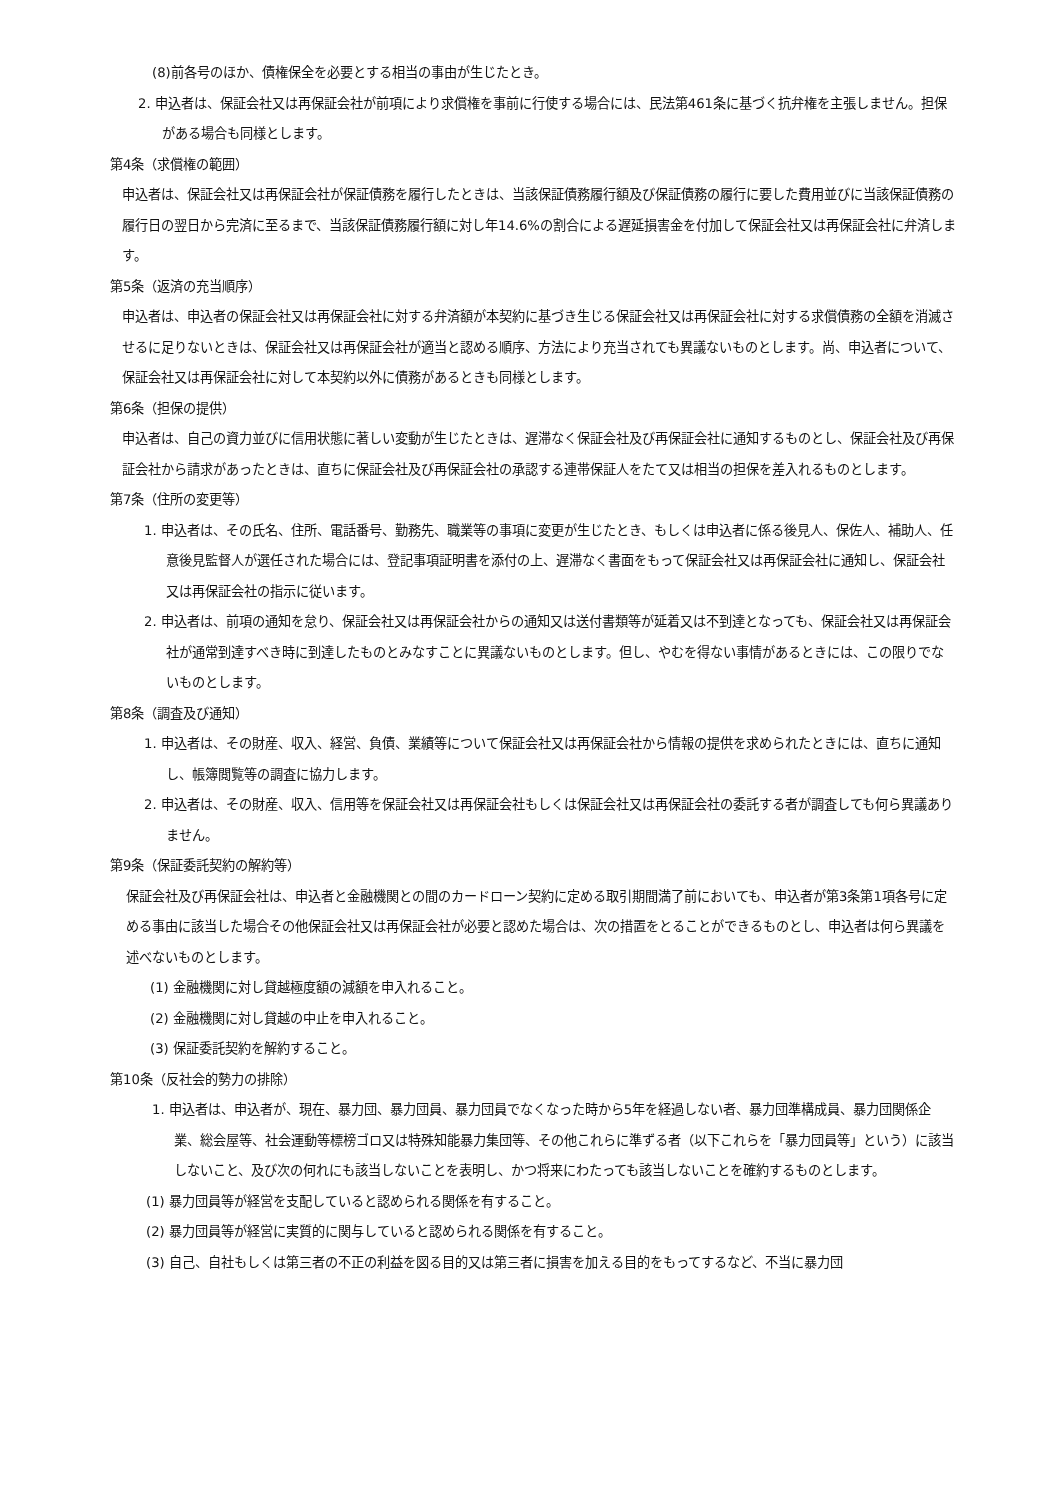(8)前各号のほか、債権保全を必要とする相当の事由が生じたとき。
2. 申込者は、保証会社又は再保証会社が前項により求償権を事前に行使する場合には、民法第461条に基づく抗弁権を主張しません。担保がある場合も同様とします。
第4条（求償権の範囲）
申込者は、保証会社又は再保証会社が保証債務を履行したときは、当該保証債務履行額及び保証債務の履行に要した費用並びに当該保証債務の履行日の翌日から完済に至るまで、当該保証債務履行額に対し年14.6%の割合による遅延損害金を付加して保証会社又は再保証会社に弁済します。
第5条（返済の充当順序）
申込者は、申込者の保証会社又は再保証会社に対する弁済額が本契約に基づき生じる保証会社又は再保証会社に対する求償債務の全額を消滅させるに足りないときは、保証会社又は再保証会社が適当と認める順序、方法により充当されても異議ないものとします。尚、申込者について、保証会社又は再保証会社に対して本契約以外に債務があるときも同様とします。
第6条（担保の提供）
申込者は、自己の資力並びに信用状態に著しい変動が生じたときは、遅滞なく保証会社及び再保証会社に通知するものとし、保証会社及び再保証会社から請求があったときは、直ちに保証会社及び再保証会社の承認する連帯保証人をたて又は相当の担保を差入れるものとします。
第7条（住所の変更等）
1. 申込者は、その氏名、住所、電話番号、勤務先、職業等の事項に変更が生じたとき、もしくは申込者に係る後見人、保佐人、補助人、任意後見監督人が選任された場合には、登記事項証明書を添付の上、遅滞なく書面をもって保証会社又は再保証会社に通知し、保証会社又は再保証会社の指示に従います。
2. 申込者は、前項の通知を怠り、保証会社又は再保証会社からの通知又は送付書類等が延着又は不到達となっても、保証会社又は再保証会社が通常到達すべき時に到達したものとみなすことに異議ないものとします。但し、やむを得ない事情があるときには、この限りでないものとします。
第8条（調査及び通知）
1. 申込者は、その財産、収入、経営、負債、業績等について保証会社又は再保証会社から情報の提供を求められたときには、直ちに通知し、帳簿閲覧等の調査に協力します。
2. 申込者は、その財産、収入、信用等を保証会社又は再保証会社もしくは保証会社又は再保証会社の委託する者が調査しても何ら異議ありません。
第9条（保証委託契約の解約等）
保証会社及び再保証会社は、申込者と金融機関との間のカードローン契約に定める取引期間満了前においても、申込者が第3条第1項各号に定める事由に該当した場合その他保証会社又は再保証会社が必要と認めた場合は、次の措置をとることができるものとし、申込者は何ら異議を述べないものとします。
(1) 金融機関に対し貸越極度額の減額を申入れること。
(2) 金融機関に対し貸越の中止を申入れること。
(3) 保証委託契約を解約すること。
第10条（反社会的勢力の排除）
1. 申込者は、申込者が、現在、暴力団、暴力団員、暴力団員でなくなった時から5年を経過しない者、暴力団準構成員、暴力団関係企業、総会屋等、社会運動等標榜ゴロ又は特殊知能暴力集団等、その他これらに準ずる者（以下これらを「暴力団員等」という）に該当しないこと、及び次の何れにも該当しないことを表明し、かつ将来にわたっても該当しないことを確約するものとします。
(1) 暴力団員等が経営を支配していると認められる関係を有すること。
(2) 暴力団員等が経営に実質的に関与していると認められる関係を有すること。
(3) 自己、自社もしくは第三者の不正の利益を図る目的又は第三者に損害を加える目的をもってするなど、不当に暴力団